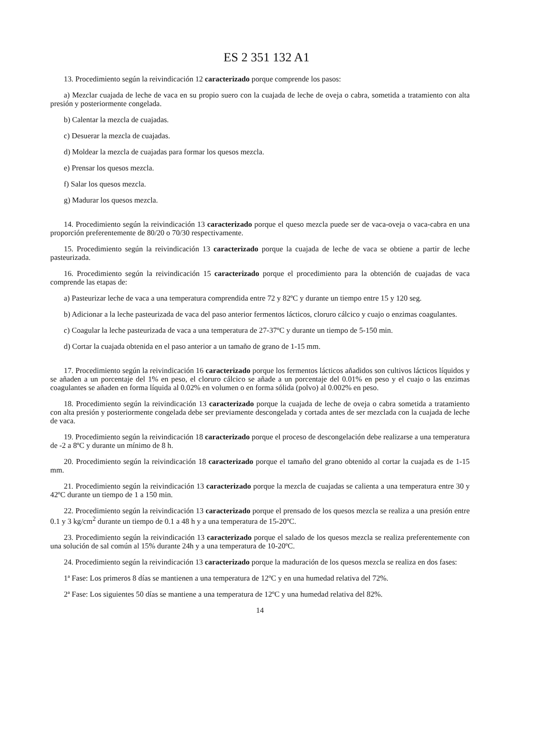ES 2 351 132 A1
13. Procedimiento según la reivindicación 12 caracterizado porque comprende los pasos:
a) Mezclar cuajada de leche de vaca en su propio suero con la cuajada de leche de oveja o cabra, sometida a tratamiento con alta presión y posteriormente congelada.
b) Calentar la mezcla de cuajadas.
c) Desuerar la mezcla de cuajadas.
d) Moldear la mezcla de cuajadas para formar los quesos mezcla.
e) Prensar los quesos mezcla.
f) Salar los quesos mezcla.
g) Madurar los quesos mezcla.
14. Procedimiento según la reivindicación 13 caracterizado porque el queso mezcla puede ser de vaca-oveja o vaca-cabra en una proporción preferentemente de 80/20 o 70/30 respectivamente.
15. Procedimiento según la reivindicación 13 caracterizado porque la cuajada de leche de vaca se obtiene a partir de leche pasteurizada.
16. Procedimiento según la reivindicación 15 caracterizado porque el procedimiento para la obtención de cuajadas de vaca comprende las etapas de:
a) Pasteurizar leche de vaca a una temperatura comprendida entre 72 y 82ºC y durante un tiempo entre 15 y 120 seg.
b) Adicionar a la leche pasteurizada de vaca del paso anterior fermentos lácticos, cloruro cálcico y cuajo o enzimas coagulantes.
c) Coagular la leche pasteurizada de vaca a una temperatura de 27-37ºC y durante un tiempo de 5-150 min.
d) Cortar la cuajada obtenida en el paso anterior a un tamaño de grano de 1-15 mm.
17. Procedimiento según la reivindicación 16 caracterizado porque los fermentos lácticos añadidos son cultivos lácticos líquidos y se añaden a un porcentaje del 1% en peso, el cloruro cálcico se añade a un porcentaje del 0.01% en peso y el cuajo o las enzimas coagulantes se añaden en forma líquida al 0.02% en volumen o en forma sólida (polvo) al 0.002% en peso.
18. Procedimiento según la reivindicación 13 caracterizado porque la cuajada de leche de oveja o cabra sometida a tratamiento con alta presión y posteriormente congelada debe ser previamente descongelada y cortada antes de ser mezclada con la cuajada de leche de vaca.
19. Procedimiento según la reivindicación 18 caracterizado porque el proceso de descongelación debe realizarse a una temperatura de -2 a 8ºC y durante un mínimo de 8 h.
20. Procedimiento según la reivindicación 18 caracterizado porque el tamaño del grano obtenido al cortar la cuajada es de 1-15 mm.
21. Procedimiento según la reivindicación 13 caracterizado porque la mezcla de cuajadas se calienta a una temperatura entre 30 y 42ºC durante un tiempo de 1 a 150 min.
22. Procedimiento según la reivindicación 13 caracterizado porque el prensado de los quesos mezcla se realiza a una presión entre 0.1 y 3 kg/cm<sup>2</sup> durante un tiempo de 0.1 a 48 h y a una temperatura de 15-20ºC.
23. Procedimiento según la reivindicación 13 caracterizado porque el salado de los quesos mezcla se realiza preferentemente con una solución de sal común al 15% durante 24h y a una temperatura de 10-20ºC.
24. Procedimiento según la reivindicación 13 caracterizado porque la maduración de los quesos mezcla se realiza en dos fases:
1ª Fase: Los primeros 8 días se mantienen a una temperatura de 12ºC y en una humedad relativa del 72%.
2ª Fase: Los siguientes 50 días se mantiene a una temperatura de 12ºC y una humedad relativa del 82%.
14